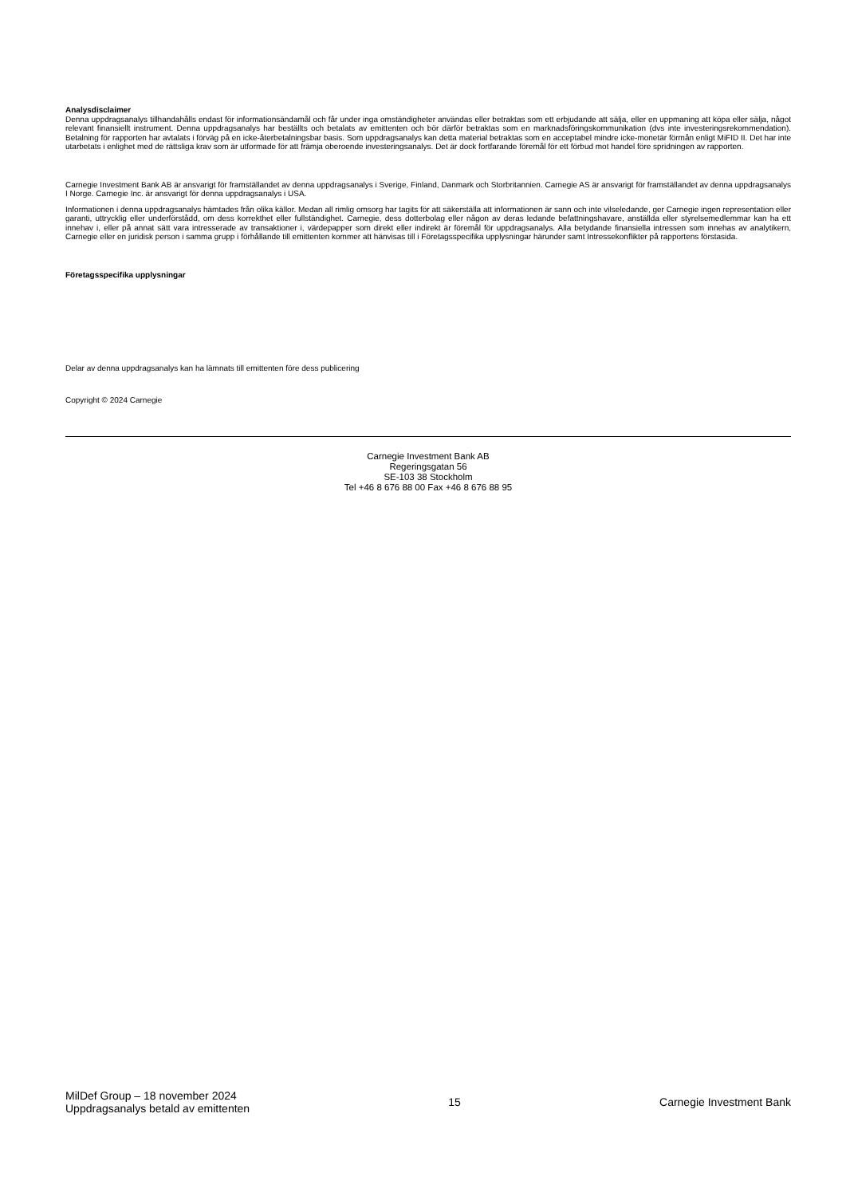Analysdisclaimer
Denna uppdragsanalys tillhandahålls endast för informationsändamål och får under inga omständigheter användas eller betraktas som ett erbjudande att sälja, eller en uppmaning att köpa eller sälja, något relevant finansiellt instrument. Denna uppdragsanalys har beställts och betalats av emittenten och bör därför betraktas som en marknadsföringskommunikation (dvs inte investeringsrekommendation). Betalning för rapporten har avtalats i förväg på en icke-återbetalningsbar basis. Som uppdragsanalys kan detta material betraktas som en acceptabel mindre icke-monetär förmån enligt MiFID II. Det har inte utarbetats i enlighet med de rättsliga krav som är utformade för att främja oberoende investeringsanalys. Det är dock fortfarande föremål för ett förbud mot handel före spridningen av rapporten.
Carnegie Investment Bank AB är ansvarigt för framställandet av denna uppdragsanalys i Sverige, Finland, Danmark och Storbritannien. Carnegie AS är ansvarigt för framställandet av denna uppdragsanalys I Norge. Carnegie Inc. är ansvarigt för denna uppdragsanalys i USA.
Informationen i denna uppdragsanalys hämtades från olika källor. Medan all rimlig omsorg har tagits för att säkerställa att informationen är sann och inte vilseledande, ger Carnegie ingen representation eller garanti, uttrycklig eller underförstådd, om dess korrekthet eller fullständighet. Carnegie, dess dotterbolag eller någon av deras ledande befattningshavare, anställda eller styrelsemedlemmar kan ha ett innehav i, eller på annat sätt vara intresserade av transaktioner i, värdepapper som direkt eller indirekt är föremål för uppdragsanalys. Alla betydande finansiella intressen som innehas av analytikern, Carnegie eller en juridisk person i samma grupp i förhållande till emittenten kommer att hänvisas till i Företagsspecifika upplysningar härunder samt Intressekonflikter på rapportens förstasida.
Företagsspecifika upplysningar
Delar av denna uppdragsanalys kan ha lämnats till emittenten före dess publicering
Copyright © 2024 Carnegie
Carnegie Investment Bank AB
Regeringsgatan 56
SE-103 38 Stockholm
Tel +46 8 676 88 00 Fax +46 8 676 88 95
MilDef Group – 18 november 2024
Uppdragsanalys betald av emittenten
15 Carnegie Investment Bank